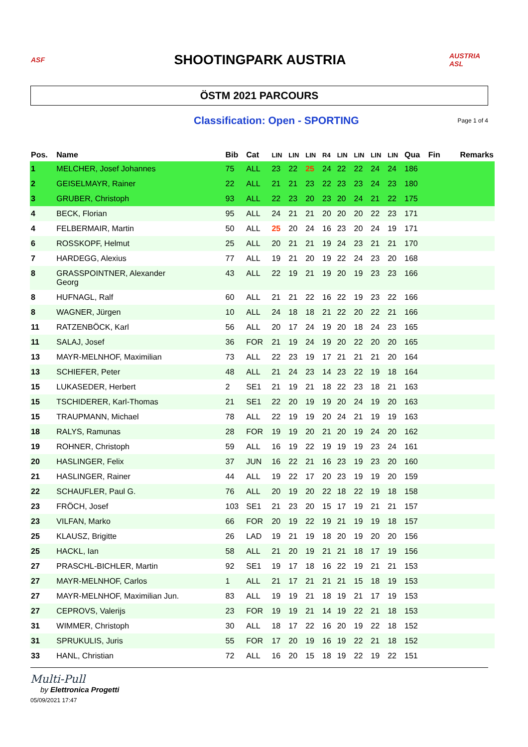ASF
SHOOTINGPARK AUSTRIA
AUSTRIA ASL
ÖSTM 2021 PARCOURS
Classification: Open - SPORTING
Page 1 of 4
| Pos. | Name | Bib | Cat | LIN | LIN | LIN | R4 | LIN | LIN | LIN | LIN | Qua | Fin | Remarks |
| --- | --- | --- | --- | --- | --- | --- | --- | --- | --- | --- | --- | --- | --- | --- |
| 1 | MELCHER, Josef Johannes | 75 | ALL | 23 | 22 | 25 | 24 | 22 | 22 | 24 | 24 | 186 | | |
| 2 | GEISELMAYR, Rainer | 22 | ALL | 21 | 21 | 23 | 22 | 23 | 23 | 24 | 23 | 180 | | |
| 3 | GRUBER, Christoph | 93 | ALL | 22 | 23 | 20 | 23 | 20 | 24 | 21 | 22 | 175 | | |
| 4 | BECK, Florian | 95 | ALL | 24 | 21 | 21 | 20 | 20 | 20 | 22 | 23 | 171 | | |
| 4 | FELBERMAIR, Martin | 50 | ALL | 25 | 20 | 24 | 16 | 23 | 20 | 24 | 19 | 171 | | |
| 6 | ROSSKOPF, Helmut | 25 | ALL | 20 | 21 | 21 | 19 | 24 | 23 | 21 | 21 | 170 | | |
| 7 | HARDEGG, Alexius | 77 | ALL | 19 | 21 | 20 | 19 | 22 | 24 | 23 | 20 | 168 | | |
| 8 | GRASSPOINTNER, Alexander Georg | 43 | ALL | 22 | 19 | 21 | 19 | 20 | 19 | 23 | 23 | 166 | | |
| 8 | HUFNAGL, Ralf | 60 | ALL | 21 | 21 | 22 | 16 | 22 | 19 | 23 | 22 | 166 | | |
| 8 | WAGNER, Jürgen | 10 | ALL | 24 | 18 | 18 | 21 | 22 | 20 | 22 | 21 | 166 | | |
| 11 | RATZENBÖCK, Karl | 56 | ALL | 20 | 17 | 24 | 19 | 20 | 18 | 24 | 23 | 165 | | |
| 11 | SALAJ, Josef | 36 | FOR | 21 | 19 | 24 | 19 | 20 | 22 | 20 | 20 | 165 | | |
| 13 | MAYR-MELNHOF, Maximilian | 73 | ALL | 22 | 23 | 19 | 17 | 21 | 21 | 21 | 20 | 164 | | |
| 13 | SCHIEFER, Peter | 48 | ALL | 21 | 24 | 23 | 14 | 23 | 22 | 19 | 18 | 164 | | |
| 15 | LUKASEDER, Herbert | 2 | SE1 | 21 | 19 | 21 | 18 | 22 | 23 | 18 | 21 | 163 | | |
| 15 | TSCHIDERER, Karl-Thomas | 21 | SE1 | 22 | 20 | 19 | 19 | 20 | 24 | 19 | 20 | 163 | | |
| 15 | TRAUPMANN, Michael | 78 | ALL | 22 | 19 | 19 | 20 | 24 | 21 | 19 | 19 | 163 | | |
| 18 | RALYS, Ramunas | 28 | FOR | 19 | 19 | 20 | 21 | 20 | 19 | 24 | 20 | 162 | | |
| 19 | ROHNER, Christoph | 59 | ALL | 16 | 19 | 22 | 19 | 19 | 19 | 23 | 24 | 161 | | |
| 20 | HASLINGER, Felix | 37 | JUN | 16 | 22 | 21 | 16 | 23 | 19 | 23 | 20 | 160 | | |
| 21 | HASLINGER, Rainer | 44 | ALL | 19 | 22 | 17 | 20 | 23 | 19 | 19 | 20 | 159 | | |
| 22 | SCHAUFLER, Paul G. | 76 | ALL | 20 | 19 | 20 | 22 | 18 | 22 | 19 | 18 | 158 | | |
| 23 | FRÖCH, Josef | 103 | SE1 | 21 | 23 | 20 | 15 | 17 | 19 | 21 | 21 | 157 | | |
| 23 | VILFAN, Marko | 66 | FOR | 20 | 19 | 22 | 19 | 21 | 19 | 19 | 18 | 157 | | |
| 25 | KLAUSZ, Brigitte | 26 | LAD | 19 | 21 | 19 | 18 | 20 | 19 | 20 | 20 | 156 | | |
| 25 | HACKL, Ian | 58 | ALL | 21 | 20 | 19 | 21 | 21 | 18 | 17 | 19 | 156 | | |
| 27 | PRASCHL-BICHLER, Martin | 92 | SE1 | 19 | 17 | 18 | 16 | 22 | 19 | 21 | 21 | 153 | | |
| 27 | MAYR-MELNHOF, Carlos | 1 | ALL | 21 | 17 | 21 | 21 | 21 | 15 | 18 | 19 | 153 | | |
| 27 | MAYR-MELNHOF, Maximilian Jun. | 83 | ALL | 19 | 19 | 21 | 18 | 19 | 21 | 17 | 19 | 153 | | |
| 27 | CEPROVS, Valerijs | 23 | FOR | 19 | 19 | 21 | 14 | 19 | 22 | 21 | 18 | 153 | | |
| 31 | WIMMER, Christoph | 30 | ALL | 18 | 17 | 22 | 16 | 20 | 19 | 22 | 18 | 152 | | |
| 31 | SPRUKULIS, Juris | 55 | FOR | 17 | 20 | 19 | 16 | 19 | 22 | 21 | 18 | 152 | | |
| 33 | HANL, Christian | 72 | ALL | 16 | 20 | 15 | 18 | 19 | 22 | 19 | 22 | 151 | | |
Multi-Pull
by Elettronica Progetti
05/09/2021 17:47